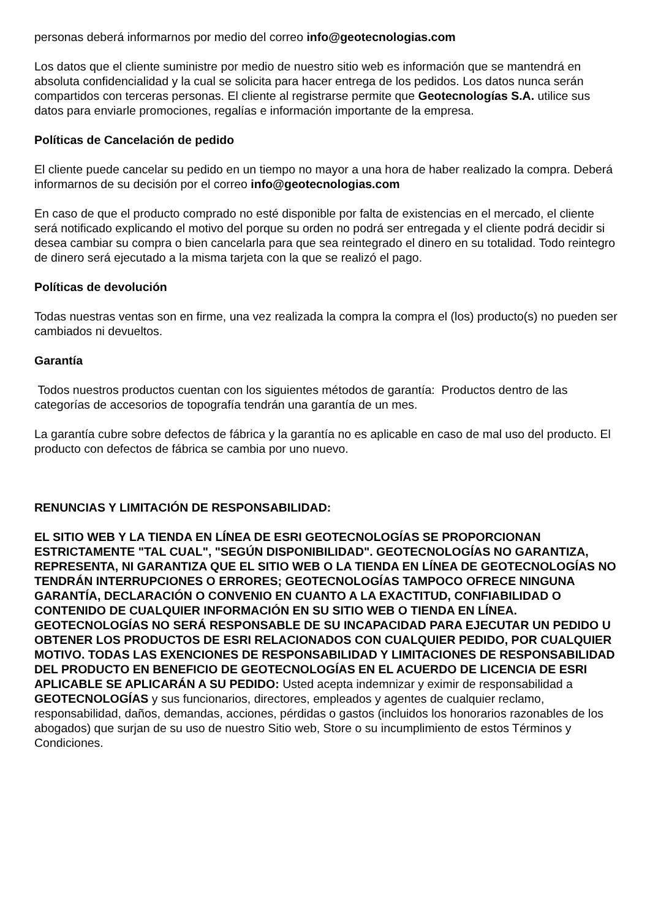personas deberá informarnos por medio del correo info@geotecnologias.com
Los datos que el cliente suministre por medio de nuestro sitio web es información que se mantendrá en absoluta confidencialidad y la cual se solicita para hacer entrega de los pedidos. Los datos nunca serán compartidos con terceras personas. El cliente al registrarse permite que Geotecnologías S.A. utilice sus datos para enviarle promociones, regalías e información importante de la empresa.
Políticas de Cancelación de pedido
El cliente puede cancelar su pedido en un tiempo no mayor a una hora de haber realizado la compra. Deberá informarnos de su decisión por el correo info@geotecnologias.com
En caso de que el producto comprado no esté disponible por falta de existencias en el mercado, el cliente será notificado explicando el motivo del porque su orden no podrá ser entregada y el cliente podrá decidir si desea cambiar su compra o bien cancelarla para que sea reintegrado el dinero en su totalidad. Todo reintegro de dinero será ejecutado a la misma tarjeta con la que se realizó el pago.
Políticas de devolución
Todas nuestras ventas son en firme, una vez realizada la compra la compra el (los) producto(s) no pueden ser cambiados ni devueltos.
Garantía
Todos nuestros productos cuentan con los siguientes métodos de garantía: Productos dentro de las categorías de accesorios de topografía tendrán una garantía de un mes.
La garantía cubre sobre defectos de fábrica y la garantía no es aplicable en caso de mal uso del producto. El producto con defectos de fábrica se cambia por uno nuevo.
RENUNCIAS Y LIMITACIÓN DE RESPONSABILIDAD:
EL SITIO WEB Y LA TIENDA EN LÍNEA DE ESRI GEOTECNOLOGÍAS SE PROPORCIONAN ESTRICTAMENTE "TAL CUAL", "SEGÚN DISPONIBILIDAD". GEOTECNOLOGÍAS NO GARANTIZA, REPRESENTA, NI GARANTIZA QUE EL SITIO WEB O LA TIENDA EN LÍNEA DE GEOTECNOLOGÍAS NO TENDRÁN INTERRUPCIONES O ERRORES; GEOTECNOLOGÍAS TAMPOCO OFRECE NINGUNA GARANTÍA, DECLARACIÓN O CONVENIO EN CUANTO A LA EXACTITUD, CONFIABILIDAD O CONTENIDO DE CUALQUIER INFORMACIÓN EN SU SITIO WEB O TIENDA EN LÍNEA. GEOTECNOLOGÍAS NO SERÁ RESPONSABLE DE SU INCAPACIDAD PARA EJECUTAR UN PEDIDO U OBTENER LOS PRODUCTOS DE ESRI RELACIONADOS CON CUALQUIER PEDIDO, POR CUALQUIER MOTIVO. TODAS LAS EXENCIONES DE RESPONSABILIDAD Y LIMITACIONES DE RESPONSABILIDAD DEL PRODUCTO EN BENEFICIO DE GEOTECNOLOGÍAS EN EL ACUERDO DE LICENCIA DE ESRI APLICABLE SE APLICARÁN A SU PEDIDO: Usted acepta indemnizar y eximir de responsabilidad a GEOTECNOLOGÍAS y sus funcionarios, directores, empleados y agentes de cualquier reclamo, responsabilidad, daños, demandas, acciones, pérdidas o gastos (incluidos los honorarios razonables de los abogados) que surjan de su uso de nuestro Sitio web, Store o su incumplimiento de estos Términos y Condiciones.